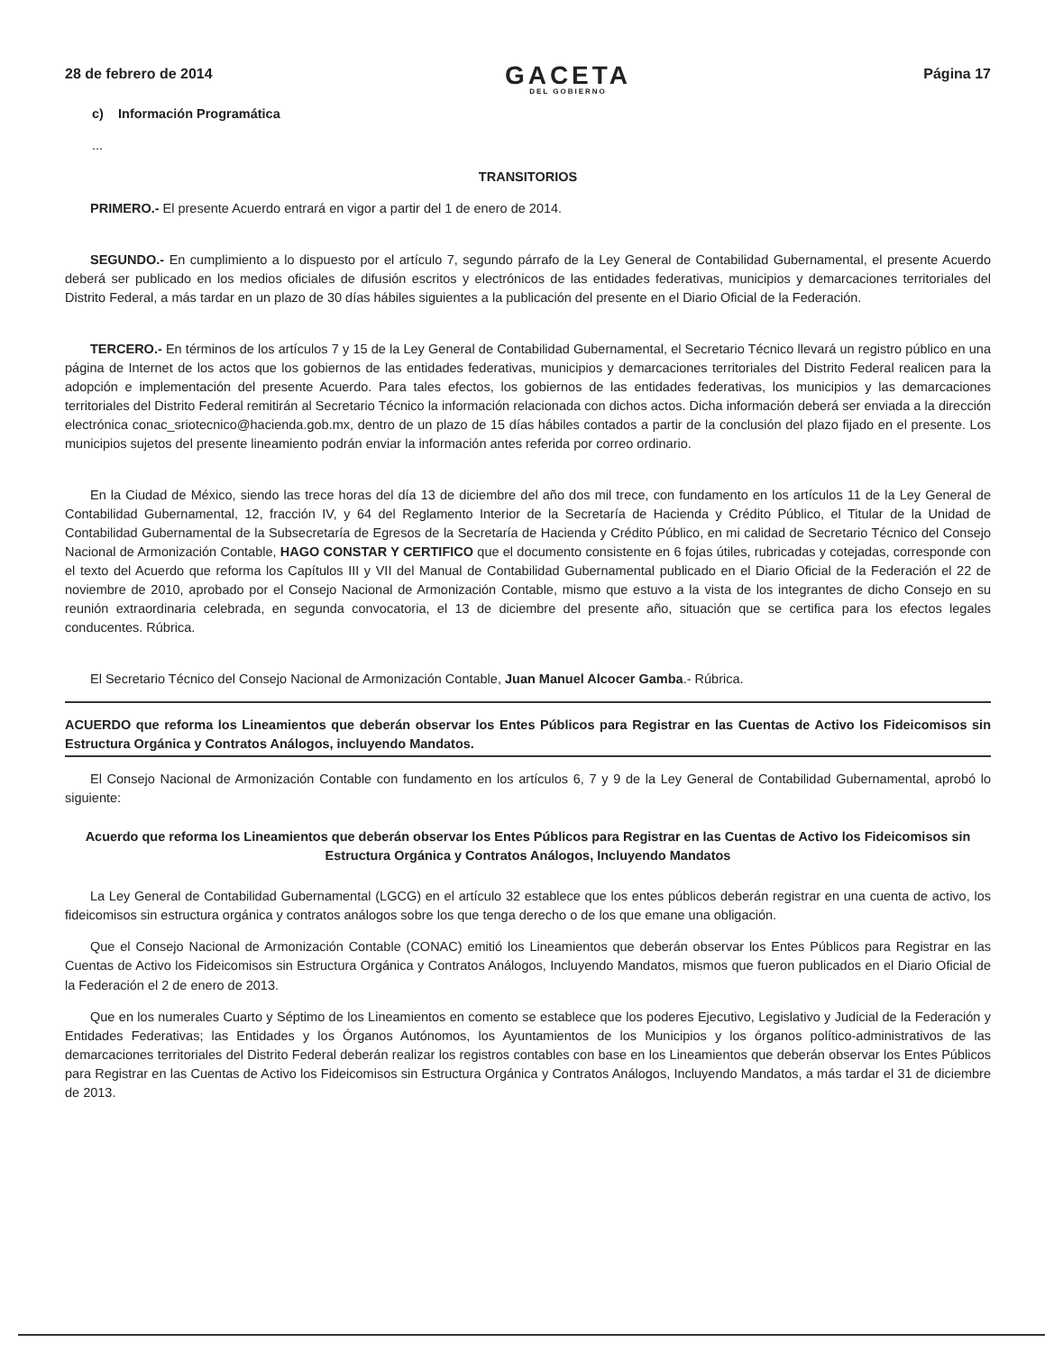28 de febrero de 2014
GACETA
DEL GOBIERNO
Página 17
c) Información Programática
...
TRANSITORIOS
PRIMERO.- El presente Acuerdo entrará en vigor a partir del 1 de enero de 2014.
SEGUNDO.- En cumplimiento a lo dispuesto por el artículo 7, segundo párrafo de la Ley General de Contabilidad Gubernamental, el presente Acuerdo deberá ser publicado en los medios oficiales de difusión escritos y electrónicos de las entidades federativas, municipios y demarcaciones territoriales del Distrito Federal, a más tardar en un plazo de 30 días hábiles siguientes a la publicación del presente en el Diario Oficial de la Federación.
TERCERO.- En términos de los artículos 7 y 15 de la Ley General de Contabilidad Gubernamental, el Secretario Técnico llevará un registro público en una página de Internet de los actos que los gobiernos de las entidades federativas, municipios y demarcaciones territoriales del Distrito Federal realicen para la adopción e implementación del presente Acuerdo. Para tales efectos, los gobiernos de las entidades federativas, los municipios y las demarcaciones territoriales del Distrito Federal remitirán al Secretario Técnico la información relacionada con dichos actos. Dicha información deberá ser enviada a la dirección electrónica conac_sriotecnico@hacienda.gob.mx, dentro de un plazo de 15 días hábiles contados a partir de la conclusión del plazo fijado en el presente. Los municipios sujetos del presente lineamiento podrán enviar la información antes referida por correo ordinario.
En la Ciudad de México, siendo las trece horas del día 13 de diciembre del año dos mil trece, con fundamento en los artículos 11 de la Ley General de Contabilidad Gubernamental, 12, fracción IV, y 64 del Reglamento Interior de la Secretaría de Hacienda y Crédito Público, el Titular de la Unidad de Contabilidad Gubernamental de la Subsecretaría de Egresos de la Secretaría de Hacienda y Crédito Público, en mi calidad de Secretario Técnico del Consejo Nacional de Armonización Contable, HAGO CONSTAR Y CERTIFICO que el documento consistente en 6 fojas útiles, rubricadas y cotejadas, corresponde con el texto del Acuerdo que reforma los Capítulos III y VII del Manual de Contabilidad Gubernamental publicado en el Diario Oficial de la Federación el 22 de noviembre de 2010, aprobado por el Consejo Nacional de Armonización Contable, mismo que estuvo a la vista de los integrantes de dicho Consejo en su reunión extraordinaria celebrada, en segunda convocatoria, el 13 de diciembre del presente año, situación que se certifica para los efectos legales conducentes. Rúbrica.
El Secretario Técnico del Consejo Nacional de Armonización Contable, Juan Manuel Alcocer Gamba.- Rúbrica.
ACUERDO que reforma los Lineamientos que deberán observar los Entes Públicos para Registrar en las Cuentas de Activo los Fideicomisos sin Estructura Orgánica y Contratos Análogos, incluyendo Mandatos.
El Consejo Nacional de Armonización Contable con fundamento en los artículos 6, 7 y 9 de la Ley General de Contabilidad Gubernamental, aprobó lo siguiente:
Acuerdo que reforma los Lineamientos que deberán observar los Entes Públicos para Registrar en las Cuentas de Activo los Fideicomisos sin Estructura Orgánica y Contratos Análogos, Incluyendo Mandatos
La Ley General de Contabilidad Gubernamental (LGCG) en el artículo 32 establece que los entes públicos deberán registrar en una cuenta de activo, los fideicomisos sin estructura orgánica y contratos análogos sobre los que tenga derecho o de los que emane una obligación.
Que el Consejo Nacional de Armonización Contable (CONAC) emitió los Lineamientos que deberán observar los Entes Públicos para Registrar en las Cuentas de Activo los Fideicomisos sin Estructura Orgánica y Contratos Análogos, Incluyendo Mandatos, mismos que fueron publicados en el Diario Oficial de la Federación el 2 de enero de 2013.
Que en los numerales Cuarto y Séptimo de los Lineamientos en comento se establece que los poderes Ejecutivo, Legislativo y Judicial de la Federación y Entidades Federativas; las Entidades y los Órganos Autónomos, los Ayuntamientos de los Municipios y los órganos político-administrativos de las demarcaciones territoriales del Distrito Federal deberán realizar los registros contables con base en los Lineamientos que deberán observar los Entes Públicos para Registrar en las Cuentas de Activo los Fideicomisos sin Estructura Orgánica y Contratos Análogos, Incluyendo Mandatos, a más tardar el 31 de diciembre de 2013.